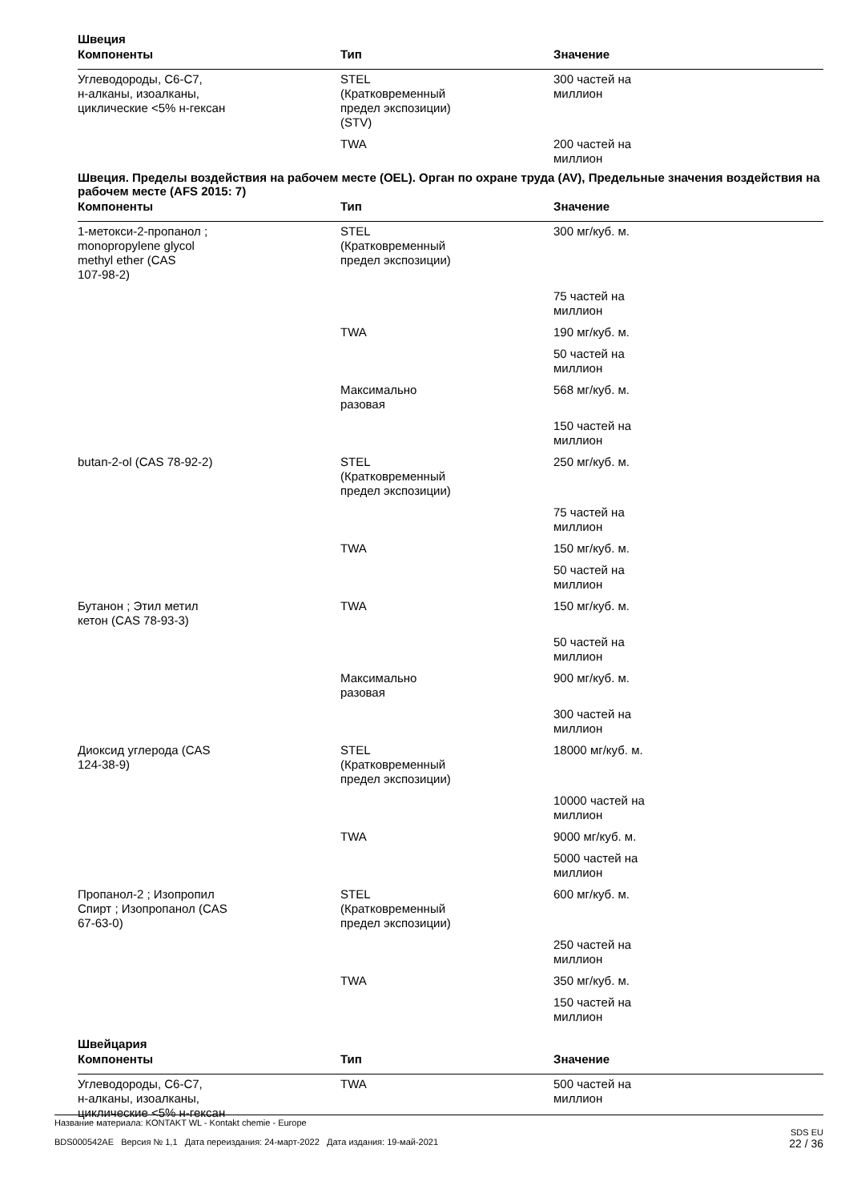Швеция
| Компоненты | Тип | Значение |
| --- | --- | --- |
| Углеводороды, C6-C7, н-алканы, изоалканы, циклические <5% н-гексан | STEL (Кратковременный предел экспозиции) (STV) | 300 частей на миллион |
| | TWA | 200 частей на миллион |
Швеция. Пределы воздействия на рабочем месте (OEL). Орган по охране труда (AV), Предельные значения воздействия на рабочем месте (AFS 2015: 7)
| Компоненты | Тип | Значение |
| --- | --- | --- |
| 1-метокси-2-пропанол ; monopropylene glycol methyl ether (CAS 107-98-2) | STEL (Кратковременный предел экспозиции) | 300 мг/куб. м. |
| | | 75 частей на миллион |
| | TWA | 190 мг/куб. м. |
| | | 50 частей на миллион |
| | Максимально разовая | 568 мг/куб. м. |
| | | 150 частей на миллион |
| butan-2-ol (CAS 78-92-2) | STEL (Кратковременный предел экспозиции) | 250 мг/куб. м. |
| | | 75 частей на миллион |
| | TWA | 150 мг/куб. м. |
| | | 50 частей на миллион |
| Бутанон ; Этил метил кетон (CAS 78-93-3) | TWA | 150 мг/куб. м. |
| | | 50 частей на миллион |
| | Максимально разовая | 900 мг/куб. м. |
| | | 300 частей на миллион |
| Диоксид углерода (CAS 124-38-9) | STEL (Кратковременный предел экспозиции) | 18000 мг/куб. м. |
| | | 10000 частей на миллион |
| | TWA | 9000 мг/куб. м. |
| | | 5000 частей на миллион |
| Пропанол-2 ; Изопропил Спирт ; Изопропанол (CAS 67-63-0) | STEL (Кратковременный предел экспозиции) | 600 мг/куб. м. |
| | | 250 частей на миллион |
| | TWA | 350 мг/куб. м. |
| | | 150 частей на миллион |
Швейцария
| Компоненты | Тип | Значение |
| --- | --- | --- |
| Углеводороды, C6-C7, н-алканы, изоалканы, циклические <5% н-гексан | TWA | 500 частей на миллион |
Название материала: KONTAKT WL - Kontakt chemie - Europe
BDS000542AE Версия № 1,1 Дата переиздания: 24-март-2022 Дата издания: 19-май-2021
SDS EU
22 / 36